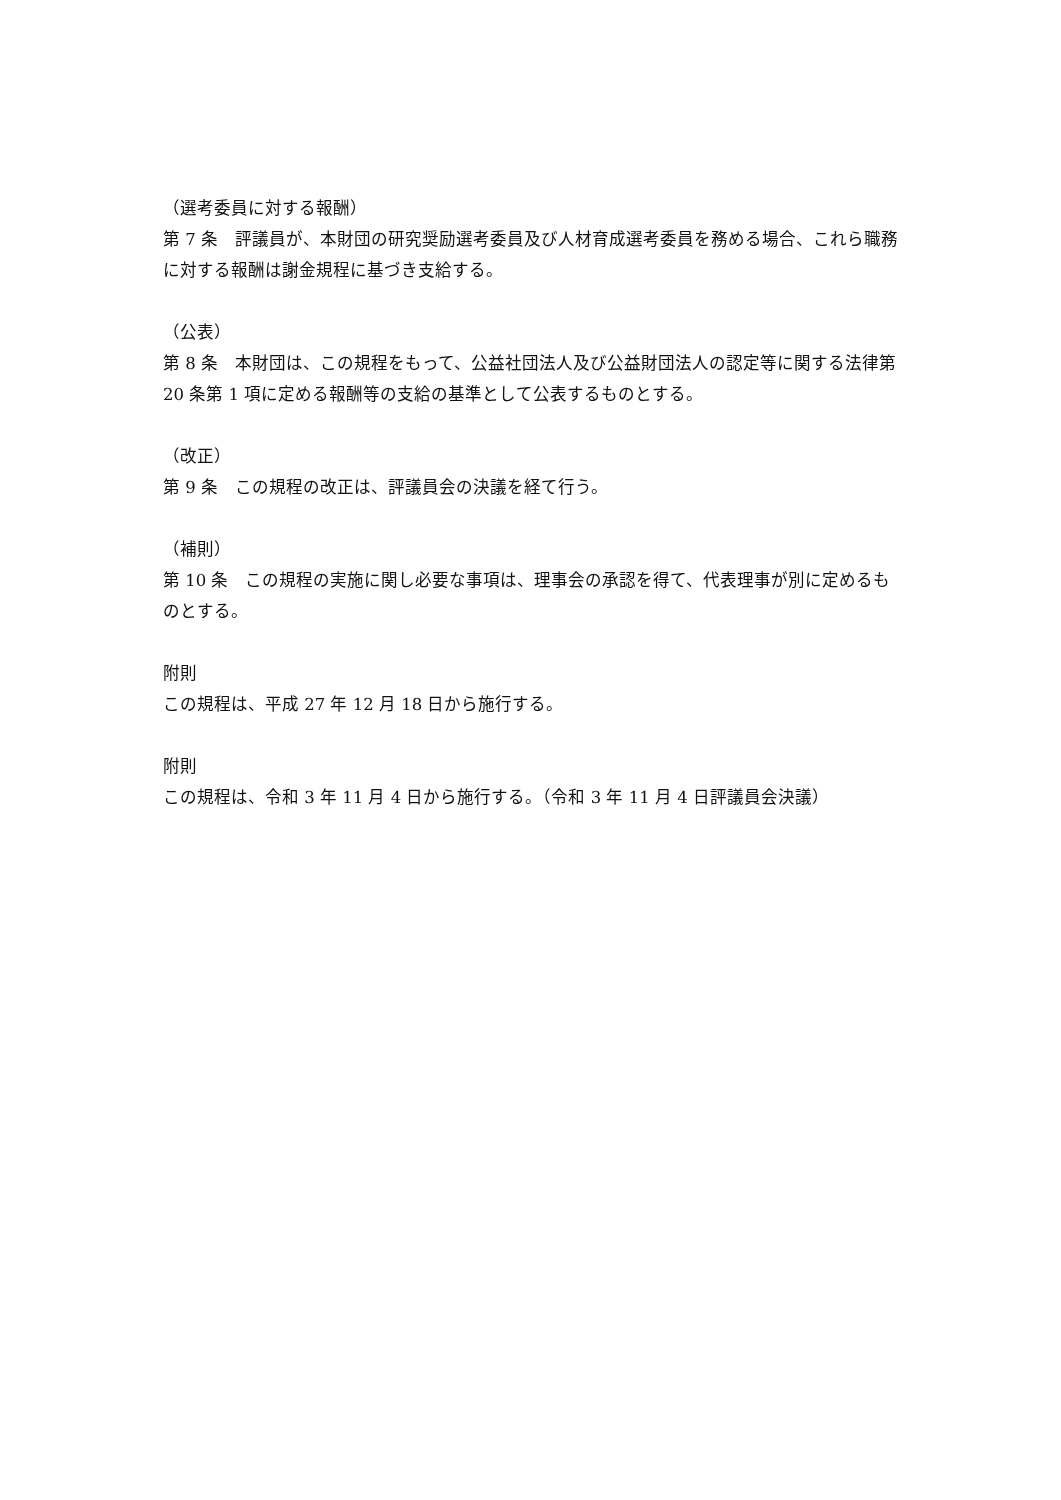（選考委員に対する報酬）
第 7 条　評議員が、本財団の研究奨励選考委員及び人材育成選考委員を務める場合、これら職務に対する報酬は謝金規程に基づき支給する。
（公表）
第 8 条　本財団は、この規程をもって、公益社団法人及び公益財団法人の認定等に関する法律第 20 条第 1 項に定める報酬等の支給の基準として公表するものとする。
（改正）
第 9 条　この規程の改正は、評議員会の決議を経て行う。
（補則）
第 10 条　この規程の実施に関し必要な事項は、理事会の承認を得て、代表理事が別に定めるものとする。
附則
この規程は、平成 27 年 12 月 18 日から施行する。
附則
この規程は、令和 3 年 11 月 4 日から施行する。（令和 3 年 11 月 4 日評議員会決議）